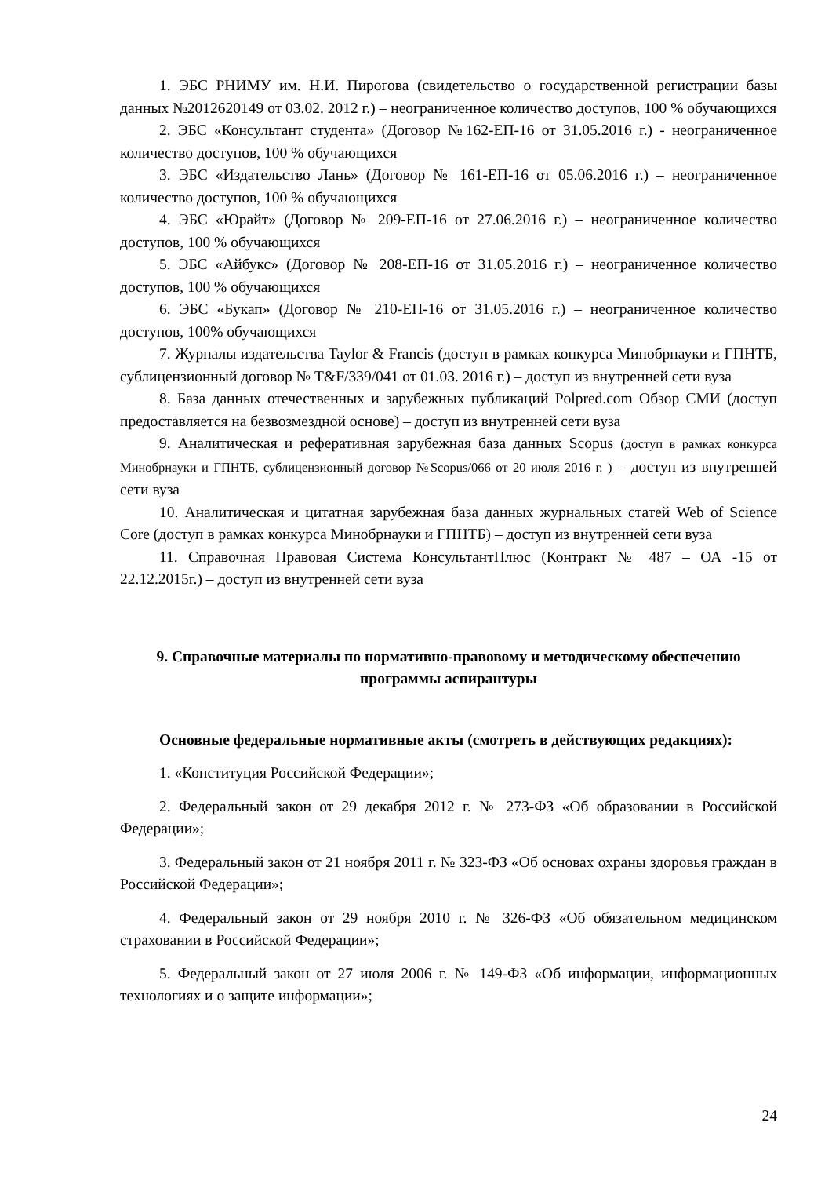1. ЭБС РНИМУ им. Н.И. Пирогова (свидетельство о государственной регистрации базы данных №2012620149 от 03.02. 2012 г.) – неограниченное количество доступов, 100 % обучающихся
2. ЭБС «Консультант студента» (Договор №162-ЕП-16 от 31.05.2016 г.) - неограниченное количество доступов, 100 % обучающихся
3. ЭБС «Издательство Лань» (Договор № 161-ЕП-16 от 05.06.2016 г.) – неограниченное количество доступов, 100 % обучающихся
4. ЭБС «Юрайт» (Договор № 209-ЕП-16 от 27.06.2016 г.) – неограниченное количество доступов, 100 % обучающихся
5. ЭБС «Айбукс» (Договор № 208-ЕП-16 от 31.05.2016 г.) – неограниченное количество доступов, 100 % обучающихся
6. ЭБС «Букап» (Договор № 210-ЕП-16 от 31.05.2016 г.) – неограниченное количество доступов, 100% обучающихся
7. Журналы издательства Taylor & Francis (доступ в рамках конкурса Минобрнауки и ГПНТБ, сублицензионный договор № T&F/339/041 от 01.03. 2016 г.) – доступ из внутренней сети вуза
8. База данных отечественных и зарубежных публикаций Polpred.com Обзор СМИ (доступ предоставляется на безвозмездной основе) – доступ из внутренней сети вуза
9. Аналитическая и реферативная зарубежная база данных Scopus (доступ в рамках конкурса Минобрнауки и ГПНТБ, сублицензионный договор №Scopus/066 от 20 июля 2016 г. ) – доступ из внутренней сети вуза
10. Аналитическая и цитатная зарубежная база данных журнальных статей Web of Science Core (доступ в рамках конкурса Минобрнауки и ГПНТБ) – доступ из внутренней сети вуза
11. Справочная Правовая Система КонсультантПлюс (Контракт № 487 – ОА -15 от 22.12.2015г.) – доступ из внутренней сети вуза
9. Справочные материалы по нормативно-правовому и методическому обеспечению программы аспирантуры
Основные федеральные нормативные акты (смотреть в действующих редакциях):
1. «Конституция Российской Федерации»;
2. Федеральный закон от 29 декабря 2012 г. № 273-ФЗ «Об образовании в Российской Федерации»;
3. Федеральный закон от 21 ноября 2011 г. № 323-ФЗ «Об основах охраны здоровья граждан в Российской Федерации»;
4. Федеральный закон от 29 ноября 2010 г. № 326-ФЗ «Об обязательном медицинском страховании в Российской Федерации»;
5. Федеральный закон от 27 июля 2006 г. № 149-ФЗ «Об информации, информационных технологиях и о защите информации»;
24